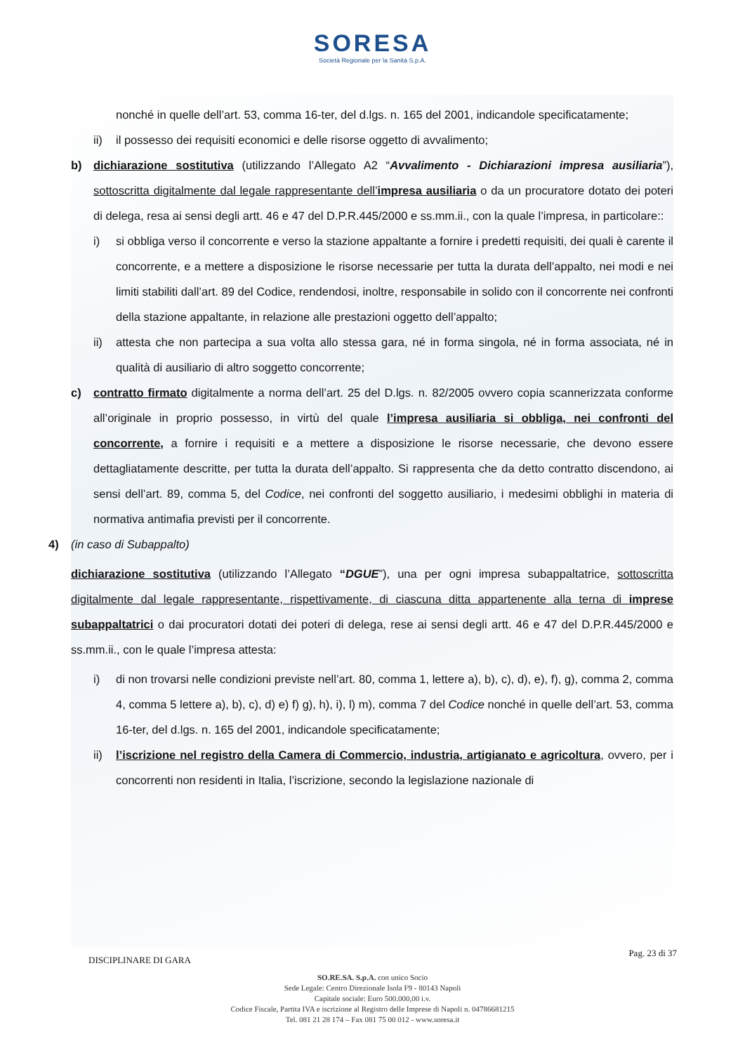SORESA
Società Regionale per la Sanità S.p.A.
nonché in quelle dell’art. 53, comma 16-ter, del d.lgs. n. 165 del 2001, indicandole specificatamente;
ii) il possesso dei requisiti economici e delle risorse oggetto di avvalimento;
b) dichiarazione sostitutiva (utilizzando l’Allegato A2 “Avvalimento - Dichiarazioni impresa ausiliaria”), sottoscritta digitalmente dal legale rappresentante dell’impresa ausiliaria o da un procuratore dotato dei poteri di delega, resa ai sensi degli artt. 46 e 47 del D.P.R.445/2000 e ss.mm.ii., con la quale l’impresa, in particolare::
i) si obbliga verso il concorrente e verso la stazione appaltante a fornire i predetti requisiti, dei quali è carente il concorrente, e a mettere a disposizione le risorse necessarie per tutta la durata dell’appalto, nei modi e nei limiti stabiliti dall’art. 89 del Codice, rendendosi, inoltre, responsabile in solido con il concorrente nei confronti della stazione appaltante, in relazione alle prestazioni oggetto dell’appalto;
ii) attesta che non partecipa a sua volta allo stessa gara, né in forma singola, né in forma associata, né in qualità di ausiliario di altro soggetto concorrente;
c) contratto firmato digitalmente a norma dell’art. 25 del D.lgs. n. 82/2005 ovvero copia scannerizzata conforme all’originale in proprio possesso, in virtù del quale l’impresa ausiliaria si obbliga, nei confronti del concorrente, a fornire i requisiti e a mettere a disposizione le risorse necessarie, che devono essere dettagliatamente descritte, per tutta la durata dell’appalto. Si rappresenta che da detto contratto discendono, ai sensi dell’art. 89, comma 5, del Codice, nei confronti del soggetto ausiliario, i medesimi obblighi in materia di normativa antimafia previsti per il concorrente.
4) (in caso di Subappalto)
dichiarazione sostitutiva (utilizzando l’Allegato “DGUE”), una per ogni impresa subappaltatrice, sottoscritta digitalmente dal legale rappresentante, rispettivamente, di ciascuna ditta appartenente alla terna di imprese subappaltatrici o dai procuratori dotati dei poteri di delega, rese ai sensi degli artt. 46 e 47 del D.P.R.445/2000 e ss.mm.ii., con le quale l’impresa attesta:
i) di non trovarsi nelle condizioni previste nell’art. 80, comma 1, lettere a), b), c), d), e), f), g), comma 2, comma 4, comma 5 lettere a), b), c), d) e) f) g), h), i), l) m), comma 7 del Codice nonché in quelle dell’art. 53, comma 16-ter, del d.lgs. n. 165 del 2001, indicandole specificatamente;
ii) l’iscrizione nel registro della Camera di Commercio, industria, artigianato e agricoltura, ovvero, per i concorrenti non residenti in Italia, l’iscrizione, secondo la legislazione nazionale di
DISCIPLINARE DI GARA Pag. 23 di 37
SO.RE.SA. S.p.A. con unico Socio
Sede Legale: Centro Direzionale Isola F9 - 80143 Napoli
Capitale sociale: Euro 500.000,00 i.v.
Codice Fiscale, Partita IVA e iscrizione al Registro delle Imprese di Napoli n. 04786681215
Tel. 081 21 28 174 – Fax 081 75 00 012 - www.soresa.it